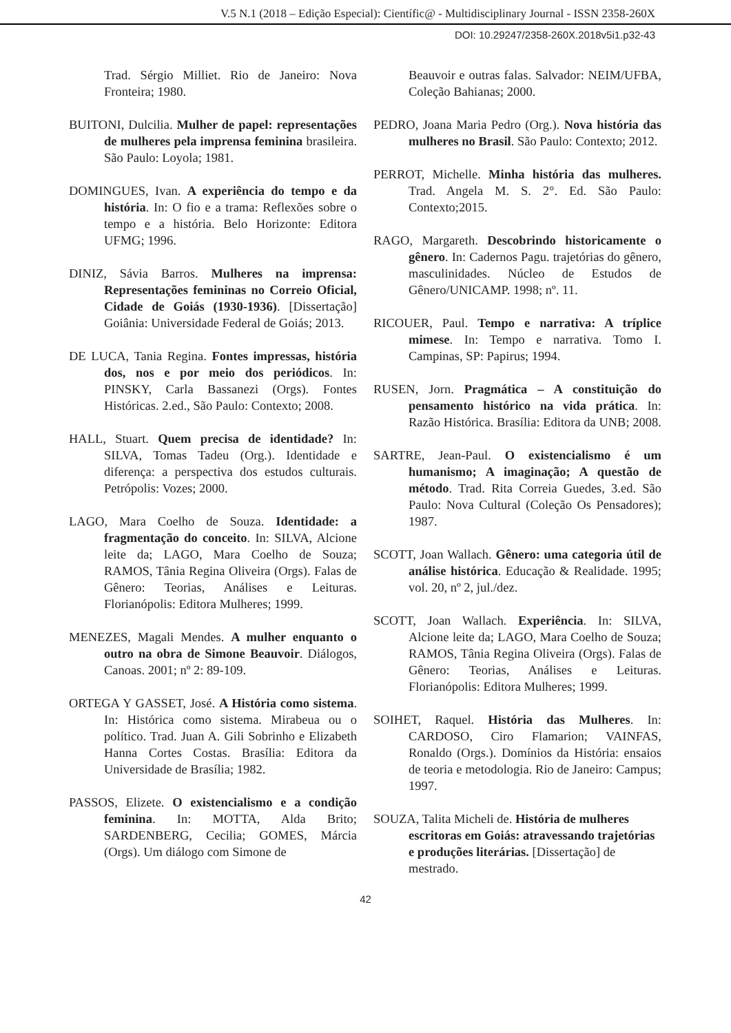V.5 N.1 (2018 – Edição Especial): Científic@ - Multidisciplinary Journal - ISSN 2358-260X
DOI: 10.29247/2358-260X.2018v5i1.p32-43
Trad. Sérgio Milliet. Rio de Janeiro: Nova Fronteira; 1980.
BUITONI, Dulcilia. Mulher de papel: representações de mulheres pela imprensa feminina brasileira. São Paulo: Loyola; 1981.
DOMINGUES, Ivan. A experiência do tempo e da história. In: O fio e a trama: Reflexões sobre o tempo e a história. Belo Horizonte: Editora UFMG; 1996.
DINIZ, Sávia Barros. Mulheres na imprensa: Representações femininas no Correio Oficial, Cidade de Goiás (1930-1936). [Dissertação] Goiânia: Universidade Federal de Goiás; 2013.
DE LUCA, Tania Regina. Fontes impressas, história dos, nos e por meio dos periódicos. In: PINSKY, Carla Bassanezi (Orgs). Fontes Históricas. 2.ed., São Paulo: Contexto; 2008.
HALL, Stuart. Quem precisa de identidade? In: SILVA, Tomas Tadeu (Org.). Identidade e diferença: a perspectiva dos estudos culturais. Petrópolis: Vozes; 2000.
LAGO, Mara Coelho de Souza. Identidade: a fragmentação do conceito. In: SILVA, Alcione leite da; LAGO, Mara Coelho de Souza; RAMOS, Tânia Regina Oliveira (Orgs). Falas de Gênero: Teorias, Análises e Leituras. Florianópolis: Editora Mulheres; 1999.
MENEZES, Magali Mendes. A mulher enquanto o outro na obra de Simone Beauvoir. Diálogos, Canoas. 2001; nº 2: 89-109.
ORTEGA Y GASSET, José. A História como sistema. In: Histórica como sistema. Mirabeua ou o político. Trad. Juan A. Gili Sobrinho e Elizabeth Hanna Cortes Costas. Brasília: Editora da Universidade de Brasília; 1982.
PASSOS, Elizete. O existencialismo e a condição feminina. In: MOTTA, Alda Brito; SARDENBERG, Cecilia; GOMES, Márcia (Orgs). Um diálogo com Simone de
Beauvoir e outras falas. Salvador: NEIM/UFBA, Coleção Bahianas; 2000.
PEDRO, Joana Maria Pedro (Org.). Nova história das mulheres no Brasil. São Paulo: Contexto; 2012.
PERROT, Michelle. Minha história das mulheres. Trad. Angela M. S. 2°. Ed. São Paulo: Contexto;2015.
RAGO, Margareth. Descobrindo historicamente o gênero. In: Cadernos Pagu. trajetórias do gênero, masculinidades. Núcleo de Estudos de Gênero/UNICAMP. 1998; nº. 11.
RICOUER, Paul. Tempo e narrativa: A tríplice mimese. In: Tempo e narrativa. Tomo I. Campinas, SP: Papirus; 1994.
RUSEN, Jorn. Pragmática – A constituição do pensamento histórico na vida prática. In: Razão Histórica. Brasília: Editora da UNB; 2008.
SARTRE, Jean-Paul. O existencialismo é um humanismo; A imaginação; A questão de método. Trad. Rita Correia Guedes, 3.ed. São Paulo: Nova Cultural (Coleção Os Pensadores); 1987.
SCOTT, Joan Wallach. Gênero: uma categoria útil de análise histórica. Educação & Realidade. 1995; vol. 20, nº 2, jul./dez.
SCOTT, Joan Wallach. Experiência. In: SILVA, Alcione leite da; LAGO, Mara Coelho de Souza; RAMOS, Tânia Regina Oliveira (Orgs). Falas de Gênero: Teorias, Análises e Leituras. Florianópolis: Editora Mulheres; 1999.
SOIHET, Raquel. História das Mulheres. In: CARDOSO, Ciro Flamarion; VAINFAS, Ronaldo (Orgs.). Domínios da História: ensaios de teoria e metodologia. Rio de Janeiro: Campus; 1997.
SOUZA, Talita Micheli de. História de mulheres escritoras em Goiás: atravessando trajetórias e produções literárias. [Dissertação] de mestrado.
42